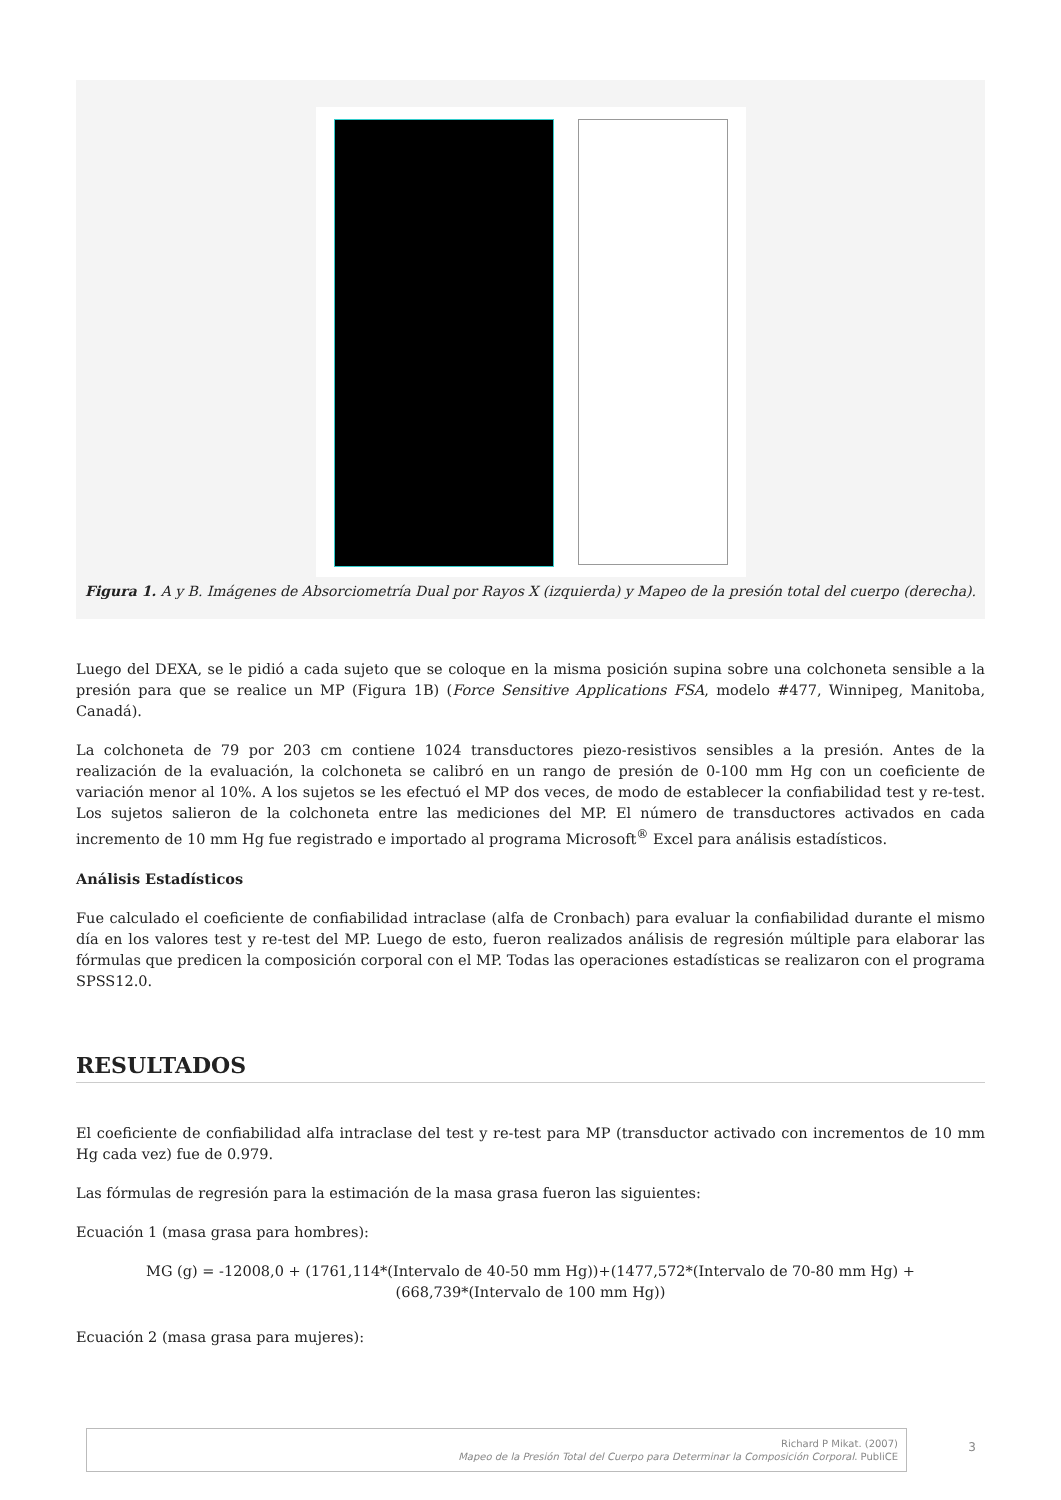Figura 1. A y B. Imágenes de Absorciometría Dual por Rayos X (izquierda) y Mapeo de la presión total del cuerpo (derecha).
Luego del DEXA, se le pidió a cada sujeto que se coloque en la misma posición supina sobre una colchoneta sensible a la presión para que se realice un MP (Figura 1B) (Force Sensitive Applications FSA, modelo #477, Winnipeg, Manitoba, Canadá).
La colchoneta de 79 por 203 cm contiene 1024 transductores piezo-resistivos sensibles a la presión. Antes de la realización de la evaluación, la colchoneta se calibró en un rango de presión de 0-100 mm Hg con un coeficiente de variación menor al 10%. A los sujetos se les efectuó el MP dos veces, de modo de establecer la confiabilidad test y re-test. Los sujetos salieron de la colchoneta entre las mediciones del MP. El número de transductores activados en cada incremento de 10 mm Hg fue registrado e importado al programa Microsoft<sup>®</sup> Excel para análisis estadísticos.
Análisis Estadísticos
Fue calculado el coeficiente de confiabilidad intraclase (alfa de Cronbach) para evaluar la confiabilidad durante el mismo día en los valores test y re-test del MP. Luego de esto, fueron realizados análisis de regresión múltiple para elaborar las fórmulas que predicen la composición corporal con el MP. Todas las operaciones estadísticas se realizaron con el programa SPSS12.0.
RESULTADOS
El coeficiente de confiabilidad alfa intraclase del test y re-test para MP (transductor activado con incrementos de 10 mm Hg cada vez) fue de 0.979.
Las fórmulas de regresión para la estimación de la masa grasa fueron las siguientes:
Ecuación 1 (masa grasa para hombres):
MG (g) = -12008,0 + (1761,114*(Intervalo de 40-50 mm Hg))+(1477,572*(Intervalo de 70-80 mm Hg) +
(668,739*(Intervalo de 100 mm Hg))
Ecuación 2 (masa grasa para mujeres):
Richard P Mikat. (2007)
Mapeo de la Presión Total del Cuerpo para Determinar la Composición Corporal. PubliCE
3